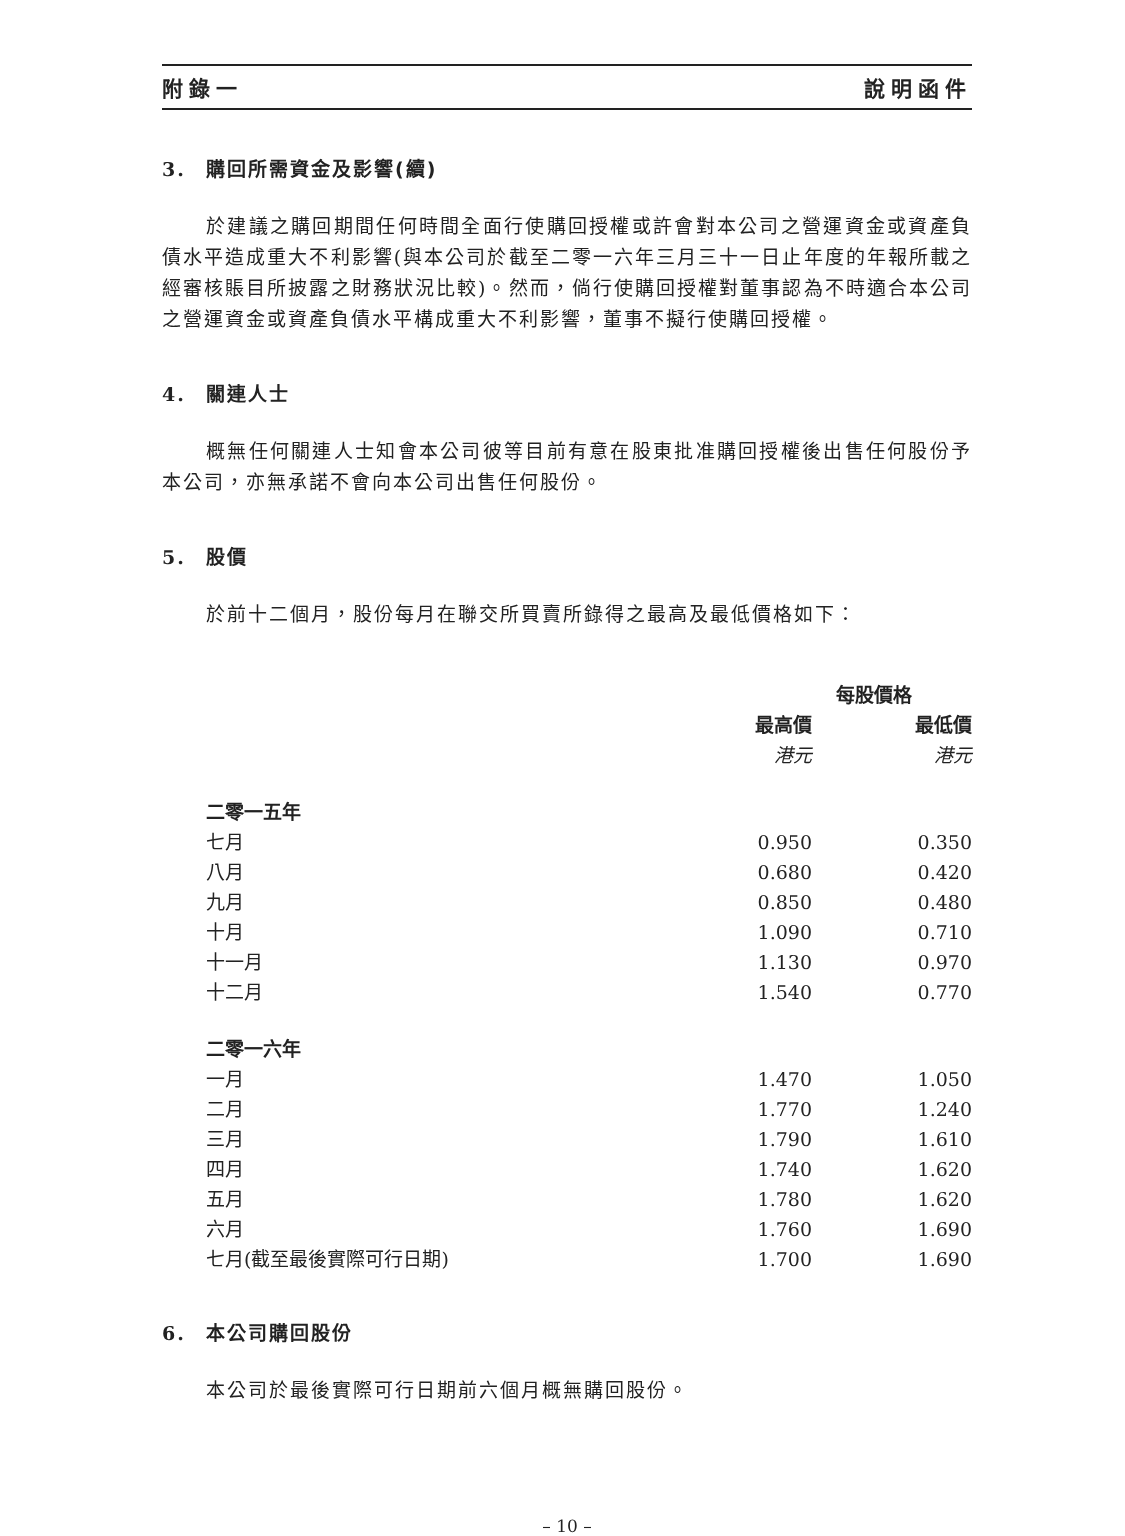附錄一 說明函件
3. 購回所需資金及影響(續)
於建議之購回期間任何時間全面行使購回授權或許會對本公司之營運資金或資產負債水平造成重大不利影響(與本公司於截至二零一六年三月三十一日止年度的年報所載之經審核賬目所披露之財務狀況比較)。然而，倘行使購回授權對董事認為不時適合本公司之營運資金或資產負債水平構成重大不利影響，董事不擬行使購回授權。
4. 關連人士
概無任何關連人士知會本公司彼等目前有意在股東批准購回授權後出售任何股份予本公司，亦無承諾不會向本公司出售任何股份。
5. 股價
於前十二個月，股份每月在聯交所買賣所錄得之最高及最低價格如下：
| | 每股價格 | |
| --- | --- | --- |
| | 最高價 | 最低價 |
| | 港元 | 港元 |
| 二零一五年 | | |
| 七月 | 0.950 | 0.350 |
| 八月 | 0.680 | 0.420 |
| 九月 | 0.850 | 0.480 |
| 十月 | 1.090 | 0.710 |
| 十一月 | 1.130 | 0.970 |
| 十二月 | 1.540 | 0.770 |
| 二零一六年 | | |
| 一月 | 1.470 | 1.050 |
| 二月 | 1.770 | 1.240 |
| 三月 | 1.790 | 1.610 |
| 四月 | 1.740 | 1.620 |
| 五月 | 1.780 | 1.620 |
| 六月 | 1.760 | 1.690 |
| 七月(截至最後實際可行日期) | 1.700 | 1.690 |
6. 本公司購回股份
本公司於最後實際可行日期前六個月概無購回股份。
– 10 –